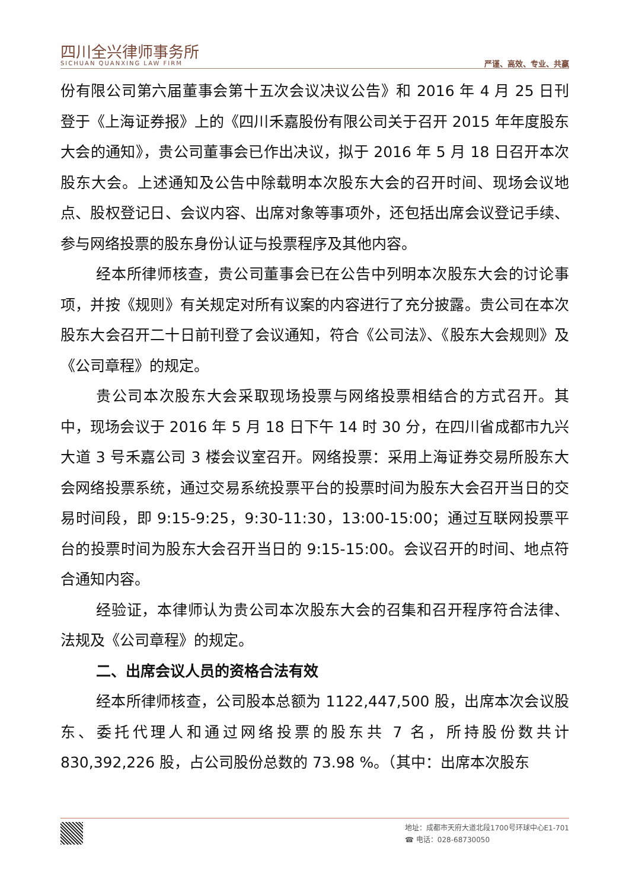四川全兴律师事务所
SICHUAN QUANXING LAW FIRM
严谨、高效、专业、共赢
份有限公司第六届董事会第十五次会议决议公告》和 2016 年 4 月 25 日刊登于《上海证券报》上的《四川禾嘉股份有限公司关于召开 2015 年年度股东大会的通知》，贵公司董事会已作出决议，拟于 2016 年 5 月 18 日召开本次股东大会。上述通知及公告中除载明本次股东大会的召开时间、现场会议地点、股权登记日、会议内容、出席对象等事项外，还包括出席会议登记手续、参与网络投票的股东身份认证与投票程序及其他内容。
经本所律师核查，贵公司董事会已在公告中列明本次股东大会的讨论事项，并按《规则》有关规定对所有议案的内容进行了充分披露。贵公司在本次股东大会召开二十日前刊登了会议通知，符合《公司法》、《股东大会规则》及《公司章程》的规定。
贵公司本次股东大会采取现场投票与网络投票相结合的方式召开。其中，现场会议于 2016 年 5 月 18 日下午 14 时 30 分，在四川省成都市九兴大道 3 号禾嘉公司 3 楼会议室召开。网络投票：采用上海证券交易所股东大会网络投票系统，通过交易系统投票平台的投票时间为股东大会召开当日的交易时间段，即 9:15-9:25，9:30-11:30，13:00-15:00；通过互联网投票平台的投票时间为股东大会召开当日的 9:15-15:00。会议召开的时间、地点符合通知内容。
经验证，本律师认为贵公司本次股东大会的召集和召开程序符合法律、法规及《公司章程》的规定。
二、出席会议人员的资格合法有效
经本所律师核查，公司股本总额为 1122,447,500 股，出席本次会议股东、委托代理人和通过网络投票的股东共 7 名，所持股份数共计 830,392,226 股，占公司股份总数的 73.98 %。（其中：出席本次股东
地址：成都市天府大道北段1700号环球中心E1-701
☎ 电话：028-68730050